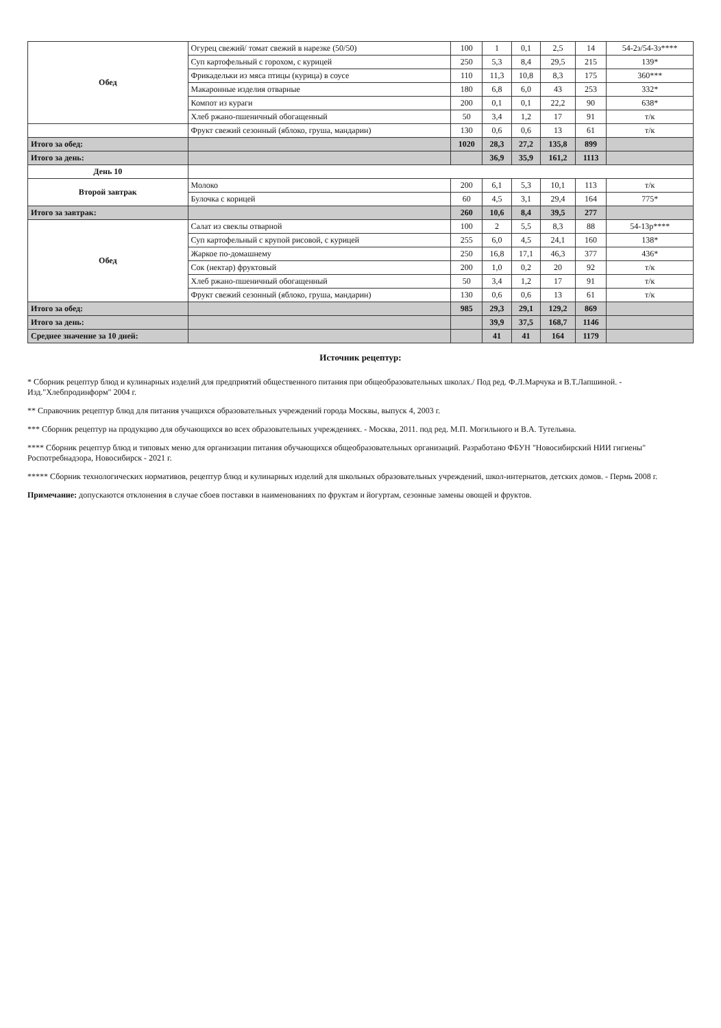| Обед | Огурец свежий/ томат свежий в нарезке (50/50) | 100 | 1 | 0,1 | 2,5 | 14 | 54-2з/54-3з**** |
| | Суп картофельный с горохом, с курицей | 250 | 5,3 | 8,4 | 29,5 | 215 | 139* |
| | Фрикадельки из мяса птицы (курица) в соусе | 110 | 11,3 | 10,8 | 8,3 | 175 | 360*** |
| | Макаронные изделия отварные | 180 | 6,8 | 6,0 | 43 | 253 | 332* |
| | Компот из кураги | 200 | 0,1 | 0,1 | 22,2 | 90 | 638* |
| | Хлеб ржано-пшеничный обогащенный | 50 | 3,4 | 1,2 | 17 | 91 | т/к |
| | Фрукт свежий сезонный (яблоко, груша, мандарин) | 130 | 0,6 | 0,6 | 13 | 61 | т/к |
| Итого за обед: | | 1020 | 28,3 | 27,2 | 135,8 | 899 | |
| Итого за день: | | | 36,9 | 35,9 | 161,2 | 1113 | |
| День 10 | | | | | | | |
| Второй завтрак | Молоко | 200 | 6,1 | 5,3 | 10,1 | 113 | т/к |
| | Булочка с корицей | 60 | 4,5 | 3,1 | 29,4 | 164 | 775* |
| Итого за завтрак: | | 260 | 10,6 | 8,4 | 39,5 | 277 | |
| Обед | Салат из свеклы отварной | 100 | 2 | 5,5 | 8,3 | 88 | 54-13р**** |
| | Суп картофельный с крупой рисовой, с курицей | 255 | 6,0 | 4,5 | 24,1 | 160 | 138* |
| | Жаркое по-домашнему | 250 | 16,8 | 17,1 | 46,3 | 377 | 436* |
| | Сок (нектар) фруктовый | 200 | 1,0 | 0,2 | 20 | 92 | т/к |
| | Хлеб ржано-пшеничный обогащенный | 50 | 3,4 | 1,2 | 17 | 91 | т/к |
| | Фрукт свежий сезонный (яблоко, груша, мандарин) | 130 | 0,6 | 0,6 | 13 | 61 | т/к |
| Итого за обед: | | 985 | 29,3 | 29,1 | 129,2 | 869 | |
| Итого за день: | | | 39,9 | 37,5 | 168,7 | 1146 | |
| Среднее значение за 10 дней: | | | 41 | 41 | 164 | 1179 | |
Источник рецептур:
* Сборник рецептур блюд и кулинарных изделий для предприятий общественного питания при общеобразовательных школах./ Под ред. Ф.Л.Марчука и В.Т.Лапшиной. - Изд."Хлебпродинформ" 2004 г.
** Справочник рецептур блюд для питания учащихся образовательных учреждений города Москвы, выпуск 4, 2003 г.
*** Сборник рецептур на продукцию для обучающихся во всех образовательных учреждениях. - Москва, 2011. под ред. М.П. Могильного и В.А. Тутельяна.
**** Сборник рецептур блюд и типовых меню для организации питания обучающихся общеобразовательных организаций. Разработано ФБУН "Новосибирский НИИ гигиены" Роспотребнадзора, Новосибирск - 2021 г.
***** Сборник технологических нормативов, рецептур блюд и кулинарных изделий для школьных образовательных учреждений, школ-интернатов, детских домов. - Пермь 2008 г.
Примечание: допускаются отклонения в случае сбоев поставки в наименованиях по фруктам и йогуртам, сезонные замены овощей и фруктов.